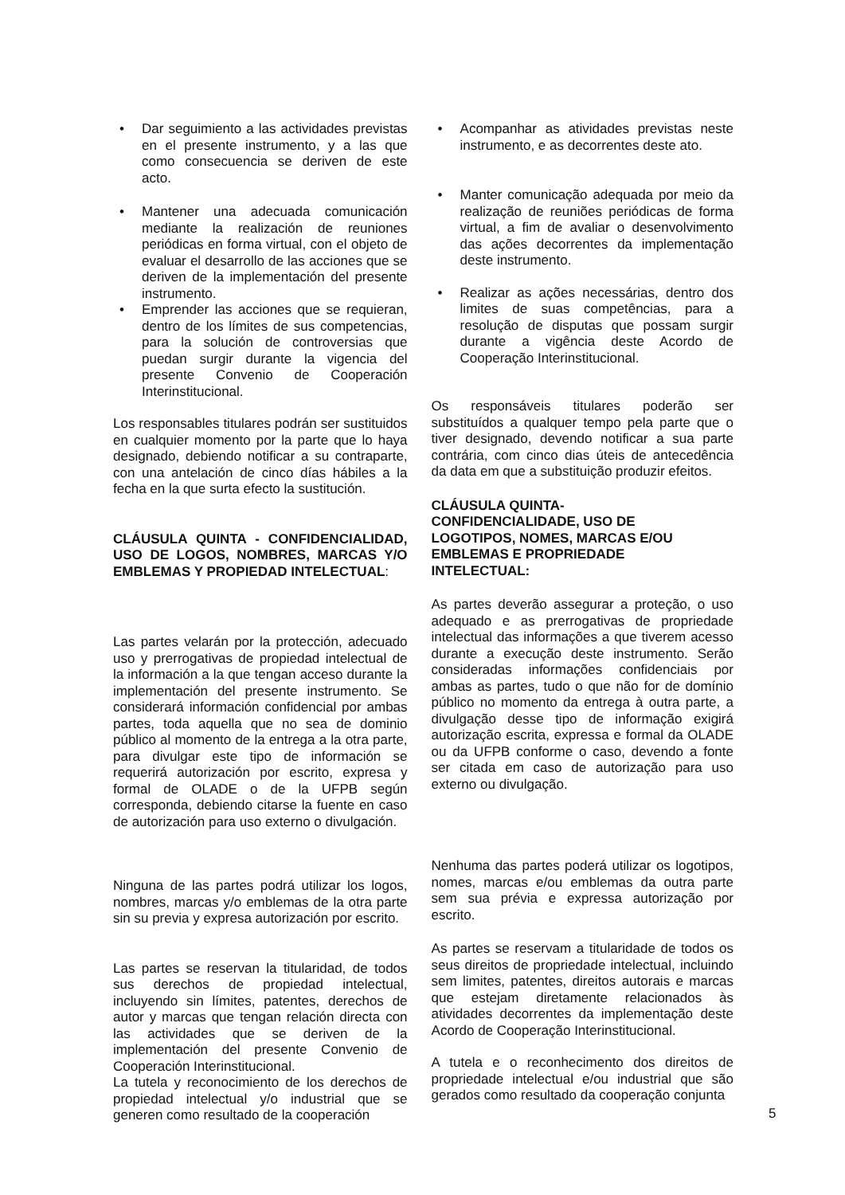• Dar seguimiento a las actividades previstas en el presente instrumento, y a las que como consecuencia se deriven de este acto.
• Mantener una adecuada comunicación mediante la realización de reuniones periódicas en forma virtual, con el objeto de evaluar el desarrollo de las acciones que se deriven de la implementación del presente instrumento.
• Emprender las acciones que se requieran, dentro de los límites de sus competencias, para la solución de controversias que puedan surgir durante la vigencia del presente Convenio de Cooperación Interinstitucional.
Los responsables titulares podrán ser sustituidos en cualquier momento por la parte que lo haya designado, debiendo notificar a su contraparte, con una antelación de cinco días hábiles a la fecha en la que surta efecto la sustitución.
CLÁUSULA QUINTA - CONFIDENCIALIDAD, USO DE LOGOS, NOMBRES, MARCAS Y/O EMBLEMAS Y PROPIEDAD INTELECTUAL:
Las partes velarán por la protección, adecuado uso y prerrogativas de propiedad intelectual de la información a la que tengan acceso durante la implementación del presente instrumento. Se considerará información confidencial por ambas partes, toda aquella que no sea de dominio público al momento de la entrega a la otra parte, para divulgar este tipo de información se requerirá autorización por escrito, expresa y formal de OLADE o de la UFPB según corresponda, debiendo citarse la fuente en caso de autorización para uso externo o divulgación.
Ninguna de las partes podrá utilizar los logos, nombres, marcas y/o emblemas de la otra parte sin su previa y expresa autorización por escrito.
Las partes se reservan la titularidad, de todos sus derechos de propiedad intelectual, incluyendo sin límites, patentes, derechos de autor y marcas que tengan relación directa con las actividades que se deriven de la implementación del presente Convenio de Cooperación Interinstitucional.
La tutela y reconocimiento de los derechos de propiedad intelectual y/o industrial que se generen como resultado de la cooperación
• Acompanhar as atividades previstas neste instrumento, e as decorrentes deste ato.
• Manter comunicação adequada por meio da realização de reuniões periódicas de forma virtual, a fim de avaliar o desenvolvimento das ações decorrentes da implementação deste instrumento.
• Realizar as ações necessárias, dentro dos limites de suas competências, para a resolução de disputas que possam surgir durante a vigência deste Acordo de Cooperação Interinstitucional.
Os responsáveis titulares poderão ser substituídos a qualquer tempo pela parte que o tiver designado, devendo notificar a sua parte contrária, com cinco dias úteis de antecedência da data em que a substituição produzir efeitos.
CLÁUSULA QUINTA-
CONFIDENCIALIDADE, USO DE
LOGOTIPOS, NOMES, MARCAS E/OU
EMBLEMAS E PROPRIEDADE
INTELECTUAL:
As partes deverão assegurar a proteção, o uso adequado e as prerrogativas de propriedade intelectual das informações a que tiverem acesso durante a execução deste instrumento. Serão consideradas informações confidenciais por ambas as partes, tudo o que não for de domínio público no momento da entrega à outra parte, a divulgação desse tipo de informação exigirá autorização escrita, expressa e formal da OLADE ou da UFPB conforme o caso, devendo a fonte ser citada em caso de autorização para uso externo ou divulgação.
Nenhuma das partes poderá utilizar os logotipos, nomes, marcas e/ou emblemas da outra parte sem sua prévia e expressa autorização por escrito.
As partes se reservam a titularidade de todos os seus direitos de propriedade intelectual, incluindo sem limites, patentes, direitos autorais e marcas que estejam diretamente relacionados às atividades decorrentes da implementação deste Acordo de Cooperação Interinstitucional.
A tutela e o reconhecimento dos direitos de propriedade intelectual e/ou industrial que são gerados como resultado da cooperação conjunta
5